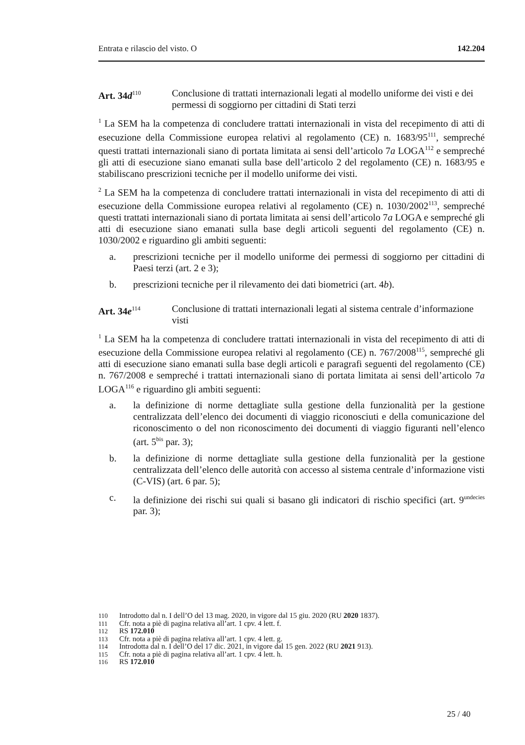Entrata e rilascio del visto. O 142.204
Art. 34d<sup>110</sup>
Conclusione di trattati internazionali legati al modello uniforme dei visti e dei permessi di soggiorno per cittadini di Stati terzi
<sup>1</sup> La SEM ha la competenza di concludere trattati internazionali in vista del recepimento di atti di esecuzione della Commissione europea relativi al regolamento (CE) n. 1683/95<sup>111</sup>, sempreché questi trattati internazionali siano di portata limitata ai sensi dell’articolo 7a LOGA<sup>112</sup> e sempreché gli atti di esecuzione siano emanati sulla base dell’articolo 2 del regolamento (CE) n. 1683/95 e stabiliscano prescrizioni tecniche per il modello uniforme dei visti.
<sup>2</sup> La SEM ha la competenza di concludere trattati internazionali in vista del recepimento di atti di esecuzione della Commissione europea relativi al regolamento (CE) n. 1030/2002<sup>113</sup>, sempreché questi trattati internazionali siano di portata limitata ai sensi dell’articolo 7a LOGA e sempreché gli atti di esecuzione siano emanati sulla base degli articoli seguenti del regolamento (CE) n. 1030/2002 e riguardino gli ambiti seguenti:
a. prescrizioni tecniche per il modello uniforme dei permessi di soggiorno per cittadini di Paesi terzi (art. 2 e 3);
b. prescrizioni tecniche per il rilevamento dei dati biometrici (art. 4b).
Art. 34e<sup>114</sup>
Conclusione di trattati internazionali legati al sistema centrale d’informazione visti
<sup>1</sup> La SEM ha la competenza di concludere trattati internazionali in vista del recepimento di atti di esecuzione della Commissione europea relativi al regolamento (CE) n. 767/2008<sup>115</sup>, sempreché gli atti di esecuzione siano emanati sulla base degli articoli e paragrafi seguenti del regolamento (CE) n. 767/2008 e sempreché i trattati internazionali siano di portata limitata ai sensi dell’articolo 7a LOGA<sup>116</sup> e riguardino gli ambiti seguenti:
a. la definizione di norme dettagliate sulla gestione della funzionalità per la gestione centralizzata dell’elenco dei documenti di viaggio riconosciuti e della comunicazione del riconoscimento o del non riconoscimento dei documenti di viaggio figuranti nell’elenco (art. 5<sup>bis</sup> par. 3);
b. la definizione di norme dettagliate sulla gestione della funzionalità per la gestione centralizzata dell’elenco delle autorità con accesso al sistema centrale d’informazione visti (C-VIS) (art. 6 par. 5);
c. la definizione dei rischi sui quali si basano gli indicatori di rischio specifici (art. 9<sup>undecies</sup> par. 3);
110 Introdotto dal n. I dell’O del 13 mag. 2020, in vigore dal 15 giu. 2020 (RU 2020 1837).
111 Cfr. nota a piè di pagina relativa all’art. 1 cpv. 4 lett. f.
112 RS 172.010
113 Cfr. nota a piè di pagina relativa all’art. 1 cpv. 4 lett. g.
114 Introdotta dal n. I dell’O del 17 dic. 2021, in vigore dal 15 gen. 2022 (RU 2021 913).
115 Cfr. nota a piè di pagina relativa all’art. 1 cpv. 4 lett. h.
116 RS 172.010
25 / 40